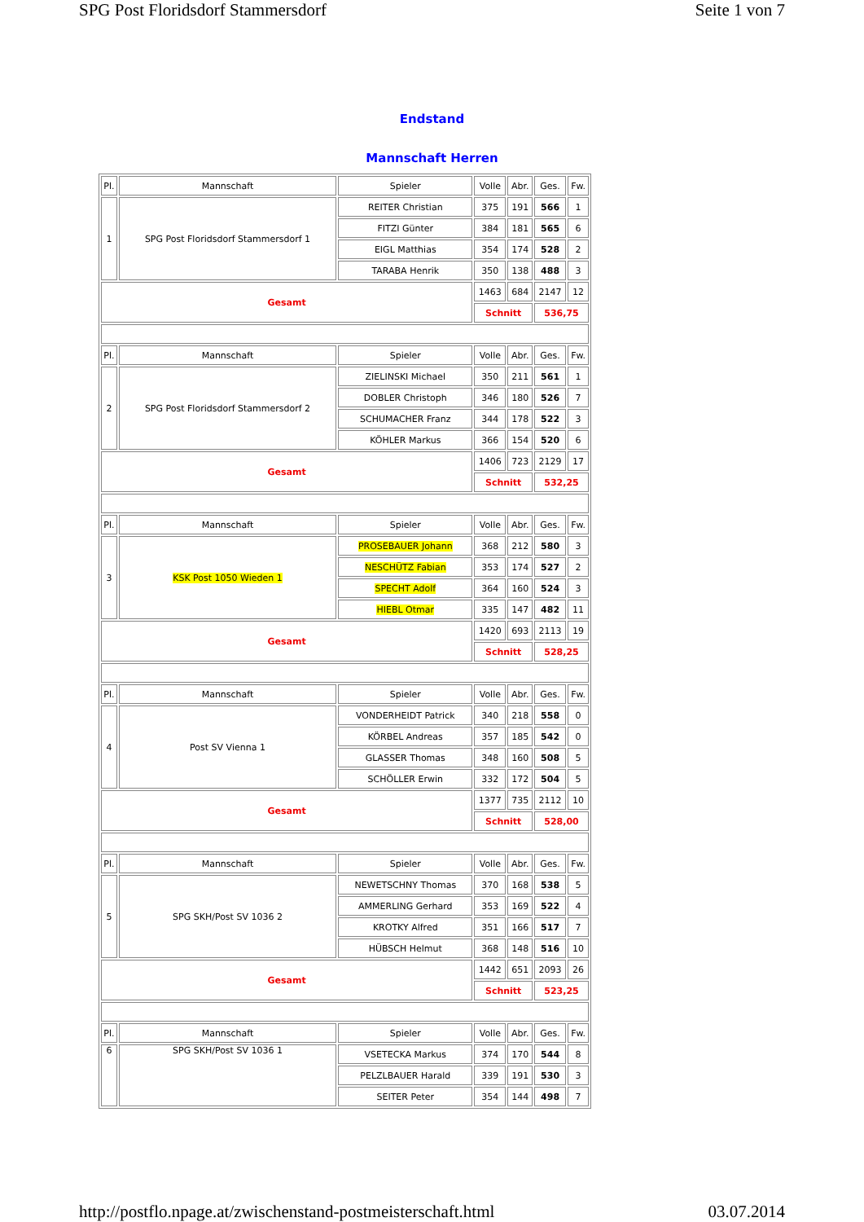SPG Post Floridsdorf Stammersdorf Seite 1 von 7
Endstand
Mannschaft Herren
| Pl. | Mannschaft | Spieler | Volle | Abr. | Ges. | Fw. |
| 1 | SPG Post Floridsdorf Stammersdorf 1 | REITER Christian | 375 | 191 | 566 | 1 |
| | | FITZI Günter | 384 | 181 | 565 | 6 |
| | | EIGL Matthias | 354 | 174 | 528 | 2 |
| | | TARABA Henrik | 350 | 138 | 488 | 3 |
| Gesamt | | | 1463 | 684 | 2147 | 12 |
| | | | Schnitt | | 536,75 | |
| Pl. | Mannschaft | Spieler | Volle | Abr. | Ges. | Fw. |
| 2 | SPG Post Floridsdorf Stammersdorf 2 | ZIELINSKI Michael | 350 | 211 | 561 | 1 |
| | | DOBLER Christoph | 346 | 180 | 526 | 7 |
| | | SCHUMACHER Franz | 344 | 178 | 522 | 3 |
| | | KÖHLER Markus | 366 | 154 | 520 | 6 |
| Gesamt | | | 1406 | 723 | 2129 | 17 |
| | | | Schnitt | | 532,25 | |
| Pl. | Mannschaft | Spieler | Volle | Abr. | Ges. | Fw. |
| 3 | KSK Post 1050 Wieden 1 | PROSEBAUER Johann | 368 | 212 | 580 | 3 |
| | | NESCHÜTZ Fabian | 353 | 174 | 527 | 2 |
| | | SPECHT Adolf | 364 | 160 | 524 | 3 |
| | | HIEBL Otmar | 335 | 147 | 482 | 11 |
| Gesamt | | | 1420 | 693 | 2113 | 19 |
| | | | Schnitt | | 528,25 | |
| Pl. | Mannschaft | Spieler | Volle | Abr. | Ges. | Fw. |
| 4 | Post SV Vienna 1 | VONDERHEIDT Patrick | 340 | 218 | 558 | 0 |
| | | KÖRBEL Andreas | 357 | 185 | 542 | 0 |
| | | GLASSER Thomas | 348 | 160 | 508 | 5 |
| | | SCHÖLLER Erwin | 332 | 172 | 504 | 5 |
| Gesamt | | | 1377 | 735 | 2112 | 10 |
| | | | Schnitt | | 528,00 | |
| Pl. | Mannschaft | Spieler | Volle | Abr. | Ges. | Fw. |
| 5 | SPG SKH/Post SV 1036 2 | NEWETSCHNY Thomas | 370 | 168 | 538 | 5 |
| | | AMMERLING Gerhard | 353 | 169 | 522 | 4 |
| | | KROTKY Alfred | 351 | 166 | 517 | 7 |
| | | HÜBSCH Helmut | 368 | 148 | 516 | 10 |
| Gesamt | | | 1442 | 651 | 2093 | 26 |
| | | | Schnitt | | 523,25 | |
| Pl. | Mannschaft | Spieler | Volle | Abr. | Ges. | Fw. |
| 6 | SPG SKH/Post SV 1036 1 | VSETECKA Markus | 374 | 170 | 544 | 8 |
| | | PELZLBAUER Harald | 339 | 191 | 530 | 3 |
| | | SEITER Peter | 354 | 144 | 498 | 7 |
http://postflo.npage.at/zwischenstand-postmeisterschaft.html 03.07.2014